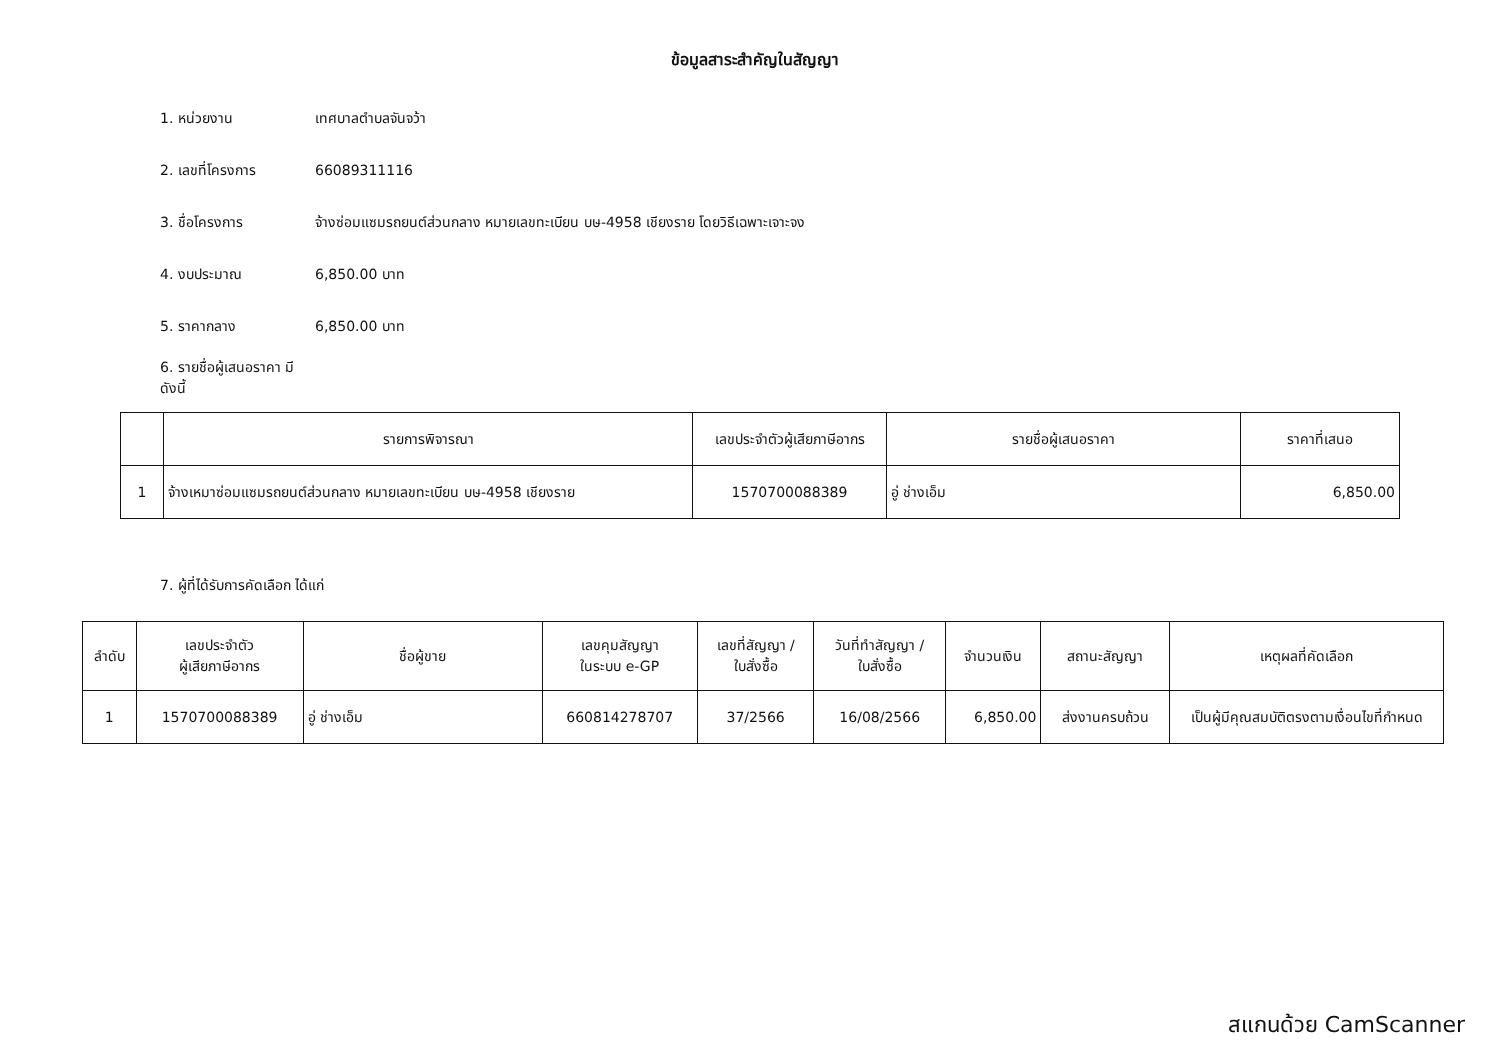ข้อมูลสาระสำคัญในสัญญา
1. หน่วยงาน เทศบาลตำบลจันจว้า
2. เลขที่โครงการ 66089311116
3. ชื่อโครงการ จ้างซ่อมแซมรถยนต์ส่วนกลาง หมายเลขทะเบียน บษ-4958 เชียงราย โดยวิธีเฉพาะเจาะจง
4. งบประมาณ 6,850.00 บาท
5. ราคากลาง 6,850.00 บาท
6. รายชื่อผู้เสนอราคา มีดังนี้
| | รายการพิจารณา | เลขประจำตัวผู้เสียภาษีอากร | รายชื่อผู้เสนอราคา | ราคาที่เสนอ |
| --- | --- | --- | --- | --- |
| 1 | จ้างเหมาซ่อมแซมรถยนต์ส่วนกลาง หมายเลขทะเบียน บษ-4958 เชียงราย | 1570700088389 | อู่ ช่างเอ็ม | 6,850.00 |
7. ผู้ที่ได้รับการคัดเลือก ได้แก่
| ลำดับ | เลขประจำตัว ผู้เสียภาษีอากร | ชื่อผู้ขาย | เลขคุมสัญญา ในระบบ e-GP | เลขที่สัญญา / ใบสั่งซื้อ | วันที่ทำสัญญา / ใบสั่งซื้อ | จำนวนเงิน | สถานะสัญญา | เหตุผลที่คัดเลือก |
| --- | --- | --- | --- | --- | --- | --- | --- | --- |
| 1 | 1570700088389 | อู่ ช่างเอ็ม | 660814278707 | 37/2566 | 16/08/2566 | 6,850.00 | ส่งงานครบถ้วน | เป็นผู้มีคุณสมบัติตรงตามเงื่อนไขที่กำหนด |
สแกนด้วย CamScanner